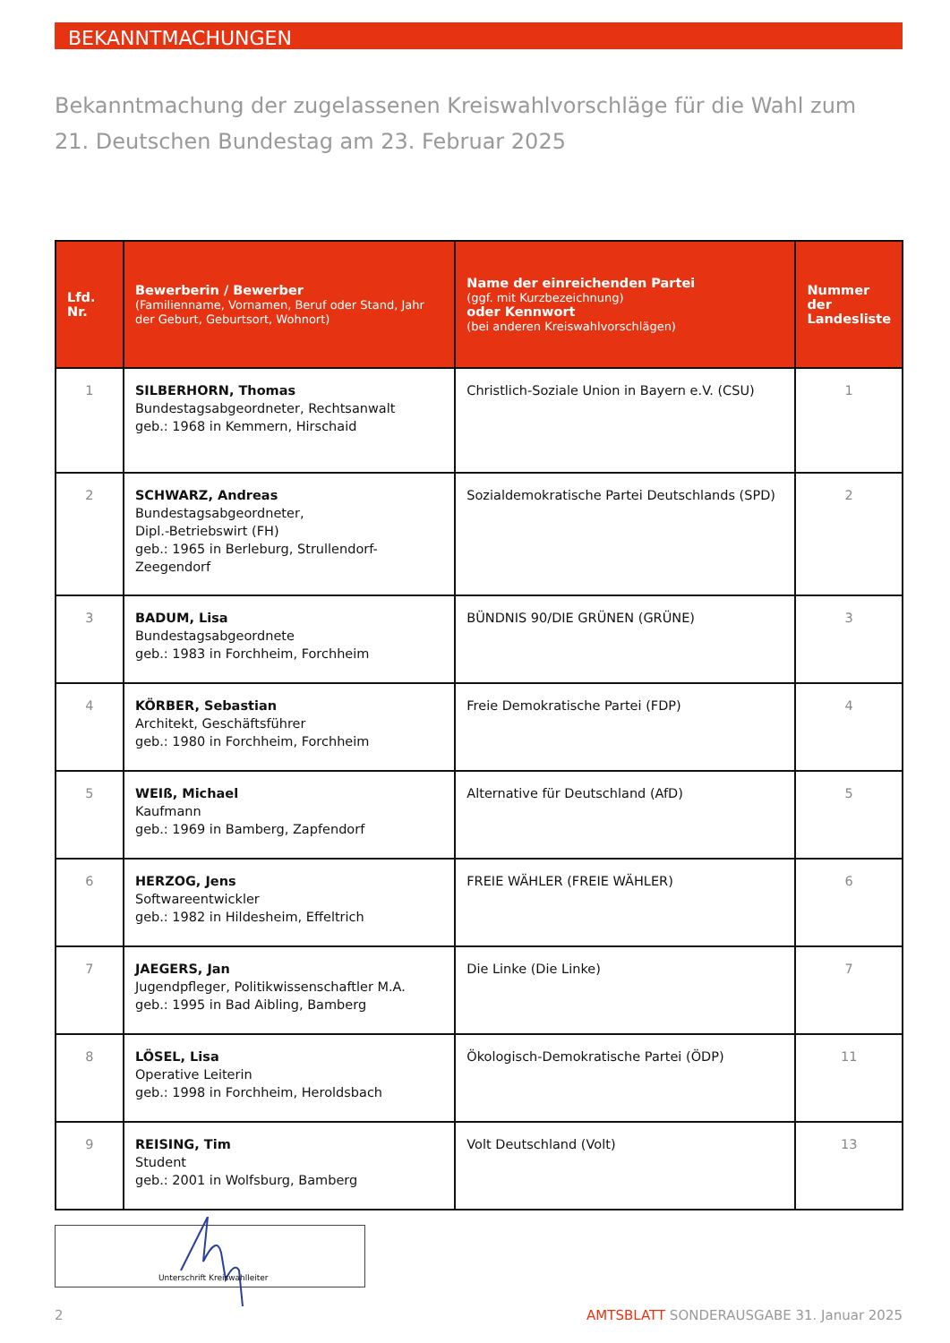BEKANNTMACHUNGEN
Bekanntmachung der zugelassenen Kreiswahlvorschläge für die Wahl zum
21. Deutschen Bundestag am 23. Februar 2025
| Lfd. Nr. | Bewerberin / Bewerber (Familienname, Vornamen, Beruf oder Stand, Jahr der Geburt, Geburtsort, Wohnort) | Name der einreichenden Partei (ggf. mit Kurzbezeichnung) oder Kennwort (bei anderen Kreiswahlvorschlägen) | Nummer der Landesliste |
| --- | --- | --- | --- |
| 1 | SILBERHORN, Thomas Bundestagsabgeordneter, Rechtsanwalt geb.: 1968 in Kemmern, Hirschaid | Christlich-Soziale Union in Bayern e.V. (CSU) | 1 |
| 2 | SCHWARZ, Andreas Bundestagsabgeordneter, Dipl.-Betriebswirt (FH) geb.: 1965 in Berleburg, Strullendorf-Zeegendorf | Sozialdemokratische Partei Deutschlands (SPD) | 2 |
| 3 | BADUM, Lisa Bundestagsabgeordnete geb.: 1983 in Forchheim, Forchheim | BÜNDNIS 90/DIE GRÜNEN (GRÜNE) | 3 |
| 4 | KÖRBER, Sebastian Architekt, Geschäftsführer geb.: 1980 in Forchheim, Forchheim | Freie Demokratische Partei (FDP) | 4 |
| 5 | WEIß, Michael Kaufmann geb.: 1969 in Bamberg, Zapfendorf | Alternative für Deutschland (AfD) | 5 |
| 6 | HERZOG, Jens Softwareentwickler geb.: 1982 in Hildesheim, Effeltrich | FREIE WÄHLER (FREIE WÄHLER) | 6 |
| 7 | JAEGERS, Jan Jugendpfleger, Politikwissenschaftler M.A. geb.: 1995 in Bad Aibling, Bamberg | Die Linke (Die Linke) | 7 |
| 8 | LÖSEL, Lisa Operative Leiterin geb.: 1998 in Forchheim, Heroldsbach | Ökologisch-Demokratische Partei (ÖDP) | 11 |
| 9 | REISING, Tim Student geb.: 2001 in Wolfsburg, Bamberg | Volt Deutschland (Volt) | 13 |
Unterschrift Kreiswahlleiter
2 AMTSBLATT SONDERAUSGABE 31. Januar 2025